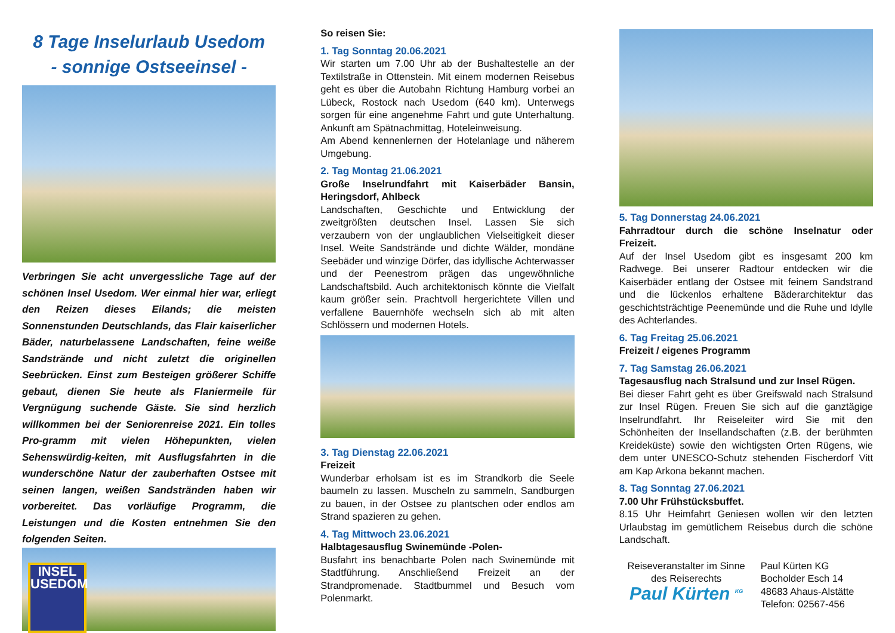8 Tage Inselurlaub Usedom
- sonnige Ostseeinsel -
Verbringen Sie acht unvergessliche Tage auf der schönen Insel Usedom. Wer einmal hier war, erliegt den Reizen dieses Eilands; die meisten Sonnenstunden Deutschlands, das Flair kaiserlicher Bäder, naturbelassene Landschaften, feine weiße Sandstrände und nicht zuletzt die originellen Seebrücken. Einst zum Besteigen größerer Schiffe gebaut, dienen Sie heute als Flaniermeile für Vergnügung suchende Gäste. Sie sind herzlich willkommen bei der Seniorenreise 2021. Ein tolles Pro-gramm mit vielen Höhepunkten, vielen Sehenswürdig-keiten, mit Ausflugsfahrten in die wunderschöne Natur der zauberhaften Ostsee mit seinen langen, weißen Sandstränden haben wir vorbereitet. Das vorläufige Programm, die Leistungen und die Kosten entnehmen Sie den folgenden Seiten.
INSEL USEDOM
So reisen Sie:
1. Tag Sonntag 20.06.2021
Wir starten um 7.00 Uhr ab der Bushaltestelle an der Textilstraße in Ottenstein. Mit einem modernen Reisebus geht es über die Autobahn Richtung Hamburg vorbei an Lübeck, Rostock nach Usedom (640 km). Unterwegs sorgen für eine angenehme Fahrt und gute Unterhaltung. Ankunft am Spätnachmittag, Hoteleinweisung.
Am Abend kennenlernen der Hotelanlage und näherem Umgebung.
2. Tag Montag 21.06.2021
Große Inselrundfahrt mit Kaiserbäder Bansin, Heringsdorf, Ahlbeck
Landschaften, Geschichte und Entwicklung der zweitgrößten deutschen Insel. Lassen Sie sich verzaubern von der unglaublichen Vielseitigkeit dieser Insel. Weite Sandstrände und dichte Wälder, mondäne Seebäder und winzige Dörfer, das idyllische Achterwasser und der Peenestrom prägen das ungewöhnliche Landschaftsbild. Auch architektonisch könnte die Vielfalt kaum größer sein. Prachtvoll hergerichtete Villen und verfallene Bauernhöfe wechseln sich ab mit alten Schlössern und modernen Hotels.
3. Tag Dienstag 22.06.2021
Freizeit
Wunderbar erholsam ist es im Strandkorb die Seele baumeln zu lassen. Muscheln zu sammeln, Sandburgen zu bauen, in der Ostsee zu plantschen oder endlos am Strand spazieren zu gehen.
4. Tag Mittwoch 23.06.2021
Halbtagesausflug Swinemünde -Polen-
Busfahrt ins benachbarte Polen nach Swinemünde mit Stadtführung. Anschließend Freizeit an der Strandpromenade. Stadtbummel und Besuch vom Polenmarkt.
5. Tag Donnerstag 24.06.2021
Fahrradtour durch die schöne Inselnatur oder Freizeit.
Auf der Insel Usedom gibt es insgesamt 200 km Radwege. Bei unserer Radtour entdecken wir die Kaiserbäder entlang der Ostsee mit feinem Sandstrand und die lückenlos erhaltene Bäderarchitektur das geschichtsträchtige Peenemünde und die Ruhe und Idylle des Achterlandes.
6. Tag Freitag 25.06.2021
Freizeit / eigenes Programm
7. Tag Samstag 26.06.2021
Tagesausflug nach Stralsund und zur Insel Rügen.
Bei dieser Fahrt geht es über Greifswald nach Stralsund zur Insel Rügen. Freuen Sie sich auf die ganztägige Inselrundfahrt. Ihr Reiseleiter wird Sie mit den Schönheiten der Insellandschaften (z.B. der berühmten Kreideküste) sowie den wichtigsten Orten Rügens, wie dem unter UNESCO-Schutz stehenden Fischerdorf Vitt am Kap Arkona bekannt machen.
8. Tag Sonntag 27.06.2021
7.00 Uhr Frühstücksbuffet.
8.15 Uhr Heimfahrt Geniesen wollen wir den letzten Urlaubstag im gemütlichem Reisebus durch die schöne Landschaft.
Reiseveranstalter im Sinne des Reiserechts
Paul Kürten <sup>KG</sup>
Paul Kürten KG
Bocholder Esch 14
48683 Ahaus-Alstätte
Telefon: 02567-456